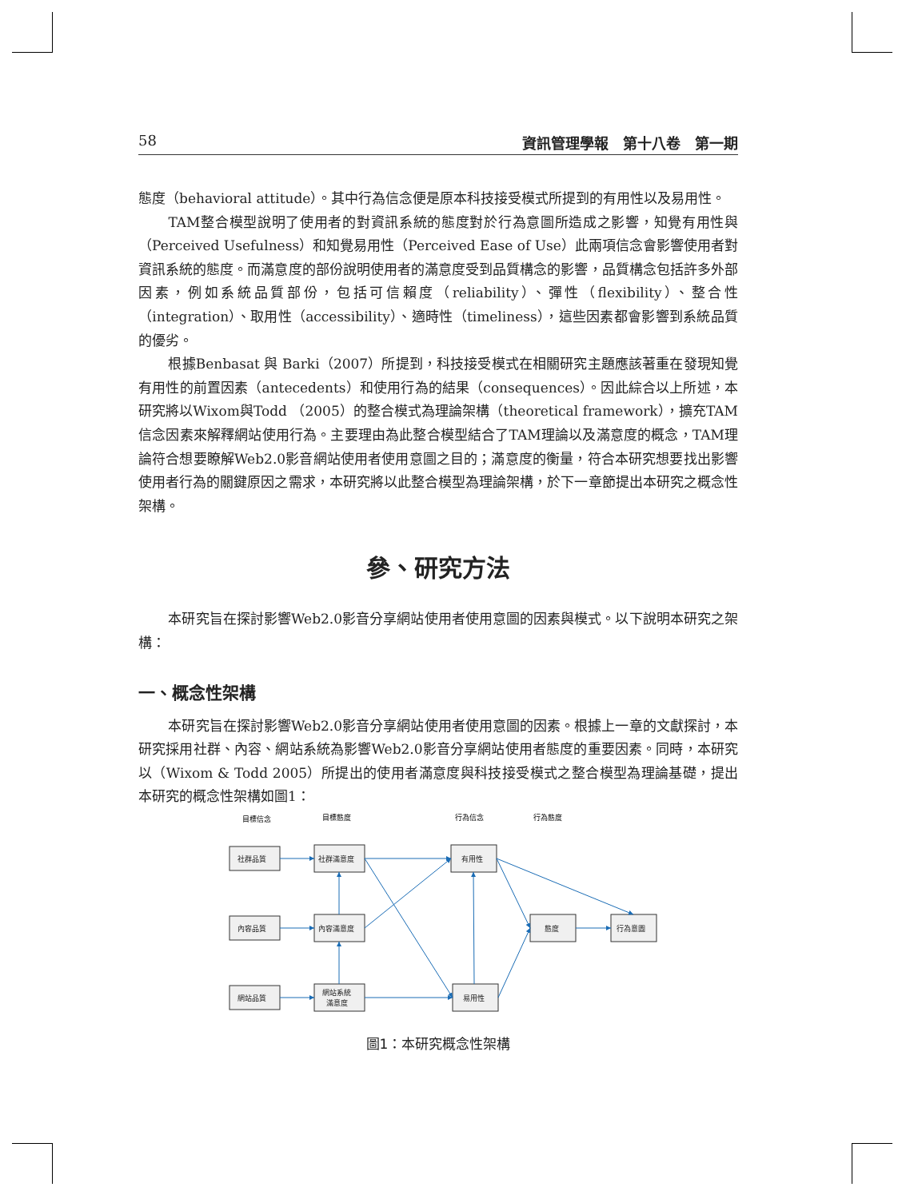58 資訊管理學報　第十八卷　第一期
態度（behavioral attitude）。其中行為信念便是原本科技接受模式所提到的有用性以及易用性。
TAM整合模型說明了使用者的對資訊系統的態度對於行為意圖所造成之影響，知覺有用性與（Perceived Usefulness）和知覺易用性（Perceived Ease of Use）此兩項信念會影響使用者對資訊系統的態度。而滿意度的部份說明使用者的滿意度受到品質構念的影響，品質構念包括許多外部因素，例如系統品質部份，包括可信賴度（reliability）、彈性（flexibility）、整合性（integration）、取用性（accessibility）、適時性（timeliness），這些因素都會影響到系統品質的優劣。
根據Benbasat 與 Barki（2007）所提到，科技接受模式在相關研究主題應該著重在發現知覺有用性的前置因素（antecedents）和使用行為的結果（consequences）。因此綜合以上所述，本研究將以Wixom與Todd （2005）的整合模式為理論架構（theoretical framework），擴充TAM信念因素來解釋網站使用行為。主要理由為此整合模型結合了TAM理論以及滿意度的概念，TAM理論符合想要瞭解Web2.0影音網站使用者使用意圖之目的；滿意度的衡量，符合本研究想要找出影響使用者行為的關鍵原因之需求，本研究將以此整合模型為理論架構，於下一章節提出本研究之概念性架構。
參、研究方法
本研究旨在探討影響Web2.0影音分享網站使用者使用意圖的因素與模式。以下說明本研究之架構：
一、概念性架構
本研究旨在探討影響Web2.0影音分享網站使用者使用意圖的因素。根據上一章的文獻探討，本研究採用社群、內容、網站系統為影響Web2.0影音分享網站使用者態度的重要因素。同時，本研究以（Wixom & Todd 2005）所提出的使用者滿意度與科技接受模式之整合模型為理論基礎，提出本研究的概念性架構如圖1：
目標信念
目標態度
行為信念
行為態度
社群品質
社群滿意度
有用性
內容品質
內容滿意度
態度
行為意圖
網站品質
網站系統
滿意度
易用性
圖1：本研究概念性架構